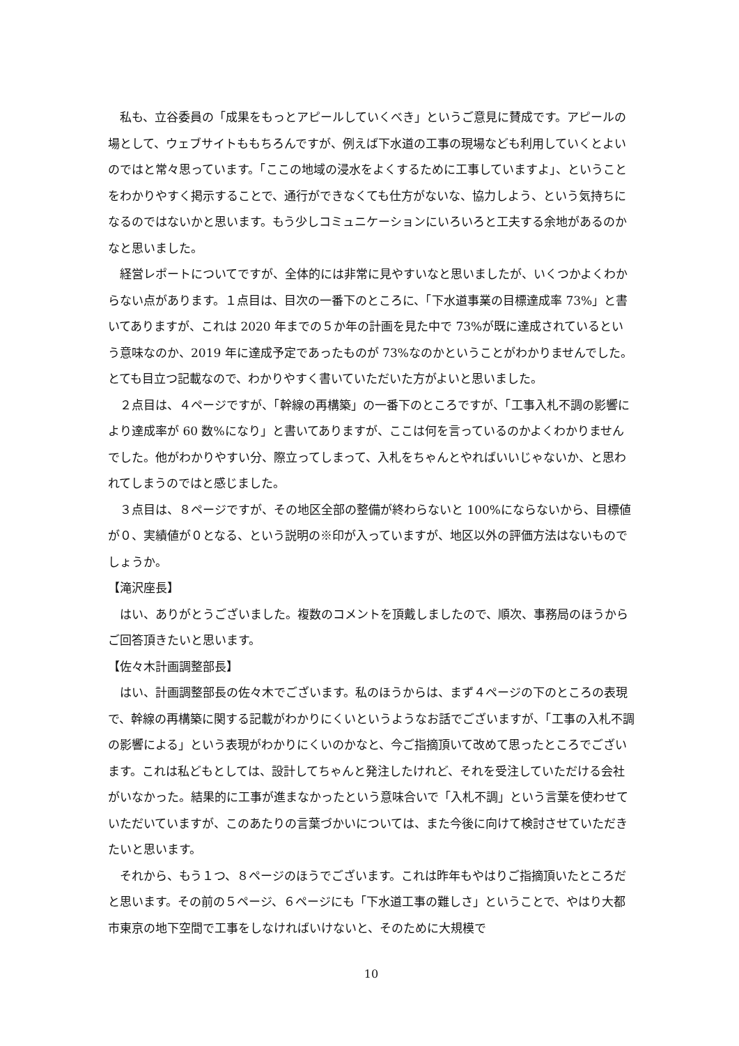私も、立谷委員の「成果をもっとアピールしていくべき」というご意見に賛成です。アピールの場として、ウェブサイトももちろんですが、例えば下水道の工事の現場なども利用していくとよいのではと常々思っています。「ここの地域の浸水をよくするために工事していますよ」、ということをわかりやすく掲示することで、通行ができなくても仕方がないな、協力しよう、という気持ちになるのではないかと思います。もう少しコミュニケーションにいろいろと工夫する余地があるのかなと思いました。
経営レポートについてですが、全体的には非常に見やすいなと思いましたが、いくつかよくわからない点があります。１点目は、目次の一番下のところに、「下水道事業の目標達成率 73%」と書いてありますが、これは 2020 年までの５か年の計画を見た中で 73%が既に達成されているという意味なのか、2019 年に達成予定であったものが 73%なのかということがわかりませんでした。とても目立つ記載なので、わかりやすく書いていただいた方がよいと思いました。
２点目は、４ページですが、「幹線の再構築」の一番下のところですが、「工事入札不調の影響により達成率が 60 数%になり」と書いてありますが、ここは何を言っているのかよくわかりませんでした。他がわかりやすい分、際立ってしまって、入札をちゃんとやればいいじゃないか、と思われてしまうのではと感じました。
３点目は、８ページですが、その地区全部の整備が終わらないと 100%にならないから、目標値が０、実績値が０となる、という説明の※印が入っていますが、地区以外の評価方法はないものでしょうか。
【滝沢座長】
はい、ありがとうございました。複数のコメントを頂戴しましたので、順次、事務局のほうからご回答頂きたいと思います。
【佐々木計画調整部長】
はい、計画調整部長の佐々木でございます。私のほうからは、まず４ページの下のところの表現で、幹線の再構築に関する記載がわかりにくいというようなお話でございますが、「工事の入札不調の影響による」という表現がわかりにくいのかなと、今ご指摘頂いて改めて思ったところでございます。これは私どもとしては、設計してちゃんと発注したけれど、それを受注していただける会社がいなかった。結果的に工事が進まなかったという意味合いで「入札不調」という言葉を使わせていただいていますが、このあたりの言葉づかいについては、また今後に向けて検討させていただきたいと思います。
それから、もう１つ、８ページのほうでございます。これは昨年もやはりご指摘頂いたところだと思います。その前の５ページ、６ページにも「下水道工事の難しさ」ということで、やはり大都市東京の地下空間で工事をしなければいけないと、そのために大規模で
10